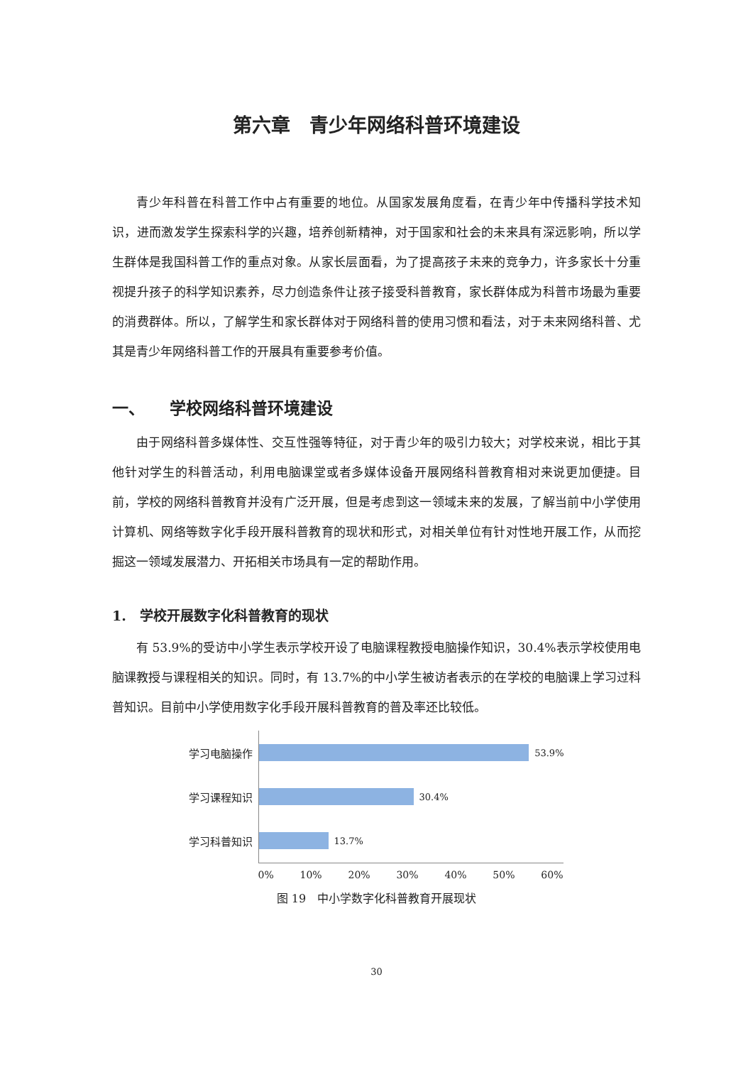第六章　青少年网络科普环境建设
青少年科普在科普工作中占有重要的地位。从国家发展角度看，在青少年中传播科学技术知识，进而激发学生探索科学的兴趣，培养创新精神，对于国家和社会的未来具有深远影响，所以学生群体是我国科普工作的重点对象。从家长层面看，为了提高孩子未来的竞争力，许多家长十分重视提升孩子的科学知识素养，尽力创造条件让孩子接受科普教育，家长群体成为科普市场最为重要的消费群体。所以，了解学生和家长群体对于网络科普的使用习惯和看法，对于未来网络科普、尤其是青少年网络科普工作的开展具有重要参考价值。
一、　　学校网络科普环境建设
由于网络科普多媒体性、交互性强等特征，对于青少年的吸引力较大；对学校来说，相比于其他针对学生的科普活动，利用电脑课堂或者多媒体设备开展网络科普教育相对来说更加便捷。目前，学校的网络科普教育并没有广泛开展，但是考虑到这一领域未来的发展，了解当前中小学使用计算机、网络等数字化手段开展科普教育的现状和形式，对相关单位有针对性地开展工作，从而挖掘这一领域发展潜力、开拓相关市场具有一定的帮助作用。
1.　学校开展数字化科普教育的现状
有 53.9%的受访中小学生表示学校开设了电脑课程教授电脑操作知识，30.4%表示学校使用电脑课教授与课程相关的知识。同时，有 13.7%的中小学生被访者表示的在学校的电脑课上学习过科普知识。目前中小学使用数字化手段开展科普教育的普及率还比较低。
学习电脑操作
53.9%
学习课程知识
30.4%
学习科普知识
13.7%
0% 10% 20% 30% 40% 50% 60%
图 19　中小学数字化科普教育开展现状
30